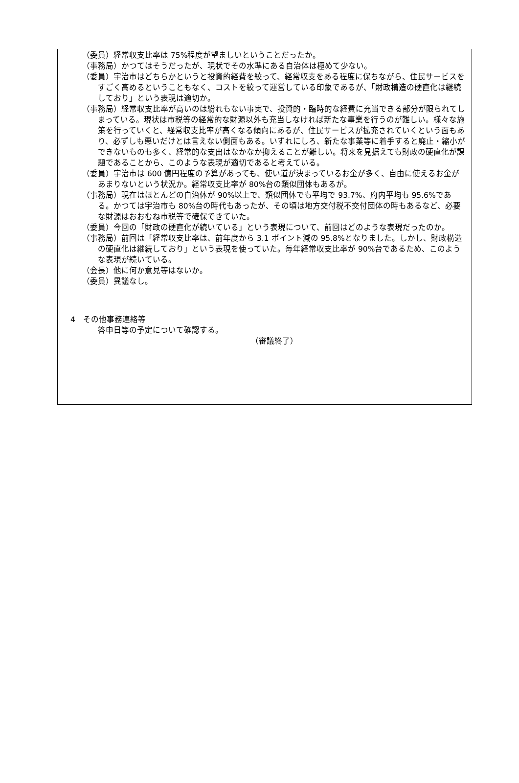（委員）経常収支比率は 75%程度が望ましいということだったか。
（事務局）かつてはそうだったが、現状でその水準にある自治体は極めて少ない。
（委員）宇治市はどちらかというと投資的経費を絞って、経常収支をある程度に保ちながら、住民サービスをすごく高めるということもなく、コストを絞って運営している印象であるが、「財政構造の硬直化は継続しており」という表現は適切か。
（事務局）経常収支比率が高いのは紛れもない事実で、投資的・臨時的な経費に充当できる部分が限られてしまっている。現状は市税等の経常的な財源以外も充当しなければ新たな事業を行うのが難しい。様々な施策を行っていくと、経常収支比率が高くなる傾向にあるが、住民サービスが拡充されていくという面もあり、必ずしも悪いだけとは言えない側面もある。いずれにしろ、新たな事業等に着手すると廃止・縮小ができないものも多く、経常的な支出はなかなか抑えることが難しい。将来を見据えても財政の硬直化が課題であることから、このような表現が適切であると考えている。
（委員）宇治市は 600 億円程度の予算があっても、使い道が決まっているお金が多く、自由に使えるお金があまりないという状況か。経常収支比率が 80%台の類似団体もあるが。
（事務局）現在はほとんどの自治体が 90%以上で、類似団体でも平均で 93.7%、府内平均も 95.6%である。かつては宇治市も 80%台の時代もあったが、その頃は地方交付税不交付団体の時もあるなど、必要な財源はおおむね市税等で確保できていた。
（委員）今回の「財政の硬直化が続いている」という表現について、前回はどのような表現だったのか。
（事務局）前回は「経常収支比率は、前年度から 3.1 ポイント減の 95.8%となりました。しかし、財政構造の硬直化は継続しており」という表現を使っていた。毎年経常収支比率が 90%台であるため、このような表現が続いている。
（会長）他に何か意見等はないか。
（委員）異議なし。
4　その他事務連絡等
答申日等の予定について確認する。
（審議終了）